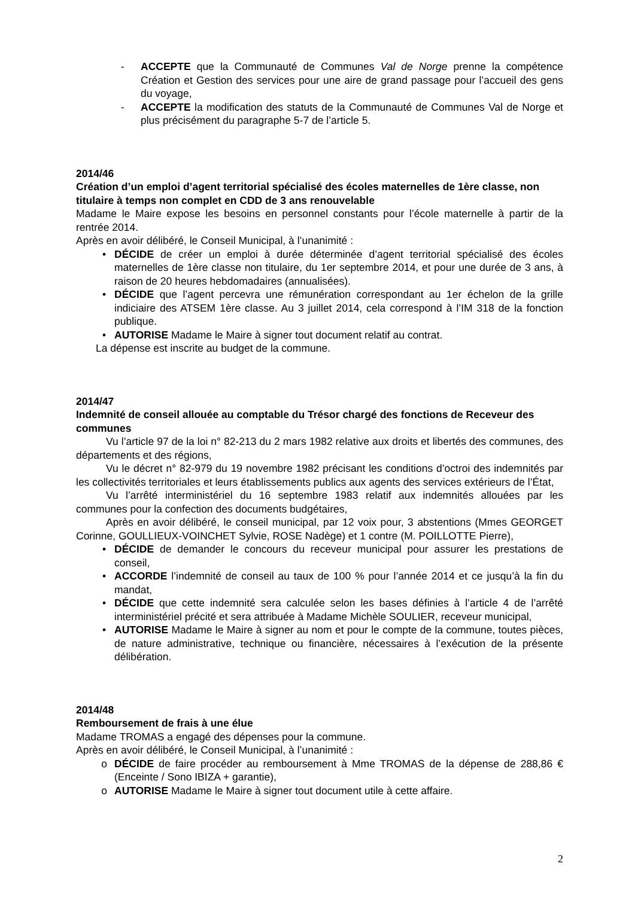- ACCEPTE que la Communauté de Communes Val de Norge prenne la compétence Création et Gestion des services pour une aire de grand passage pour l’accueil des gens du voyage,
- ACCEPTE la modification des statuts de la Communauté de Communes Val de Norge et plus précisément du paragraphe 5-7 de l’article 5.
2014/46
Création d’un emploi d’agent territorial spécialisé des écoles maternelles de 1ère classe, non titulaire à temps non complet en CDD de 3 ans renouvelable
Madame le Maire expose les besoins en personnel constants pour l’école maternelle à partir de la rentrée 2014.
Après en avoir délibéré, le Conseil Municipal, à l’unanimité :
• DÉCIDE de créer un emploi à durée déterminée d’agent territorial spécialisé des écoles maternelles de 1ère classe non titulaire, du 1er septembre 2014, et pour une durée de 3 ans, à raison de 20 heures hebdomadaires (annualisées).
• DÉCIDE que l’agent percevra une rémunération correspondant au 1er échelon de la grille indiciaire des ATSEM 1ère classe. Au 3 juillet 2014, cela correspond à l’IM 318 de la fonction publique.
• AUTORISE Madame le Maire à signer tout document relatif au contrat.
La dépense est inscrite au budget de la commune.
2014/47
Indemnité de conseil allouée au comptable du Trésor chargé des fonctions de Receveur des communes
Vu l’article 97 de la loi n° 82-213 du 2 mars 1982 relative aux droits et libertés des communes, des départements et des régions,
Vu le décret n° 82-979 du 19 novembre 1982 précisant les conditions d’octroi des indemnités par les collectivités territoriales et leurs établissements publics aux agents des services extérieurs de l’État,
Vu l’arrêté interministériel du 16 septembre 1983 relatif aux indemnités allouées par les communes pour la confection des documents budgétaires,
Après en avoir délibéré, le conseil municipal, par 12 voix pour, 3 abstentions (Mmes GEORGET Corinne, GOULLIEUX-VOINCHET Sylvie, ROSE Nadège) et 1 contre (M. POILLOTTE Pierre),
• DÉCIDE de demander le concours du receveur municipal pour assurer les prestations de conseil,
• ACCORDE l’indemnité de conseil au taux de 100 % pour l’année 2014 et ce jusqu’à la fin du mandat,
• DÉCIDE que cette indemnité sera calculée selon les bases définies à l’article 4 de l’arrêté interministériel précité et sera attribuée à Madame Michèle SOULIER, receveur municipal,
• AUTORISE Madame le Maire à signer au nom et pour le compte de la commune, toutes pièces, de nature administrative, technique ou financière, nécessaires à l’exécution de la présente délibération.
2014/48
Remboursement de frais à une élue
Madame TROMAS a engagé des dépenses pour la commune.
Après en avoir délibéré, le Conseil Municipal, à l’unanimité :
o DÉCIDE de faire procéder au remboursement à Mme TROMAS de la dépense de 288,86 € (Enceinte / Sono IBIZA + garantie),
o AUTORISE Madame le Maire à signer tout document utile à cette affaire.
2